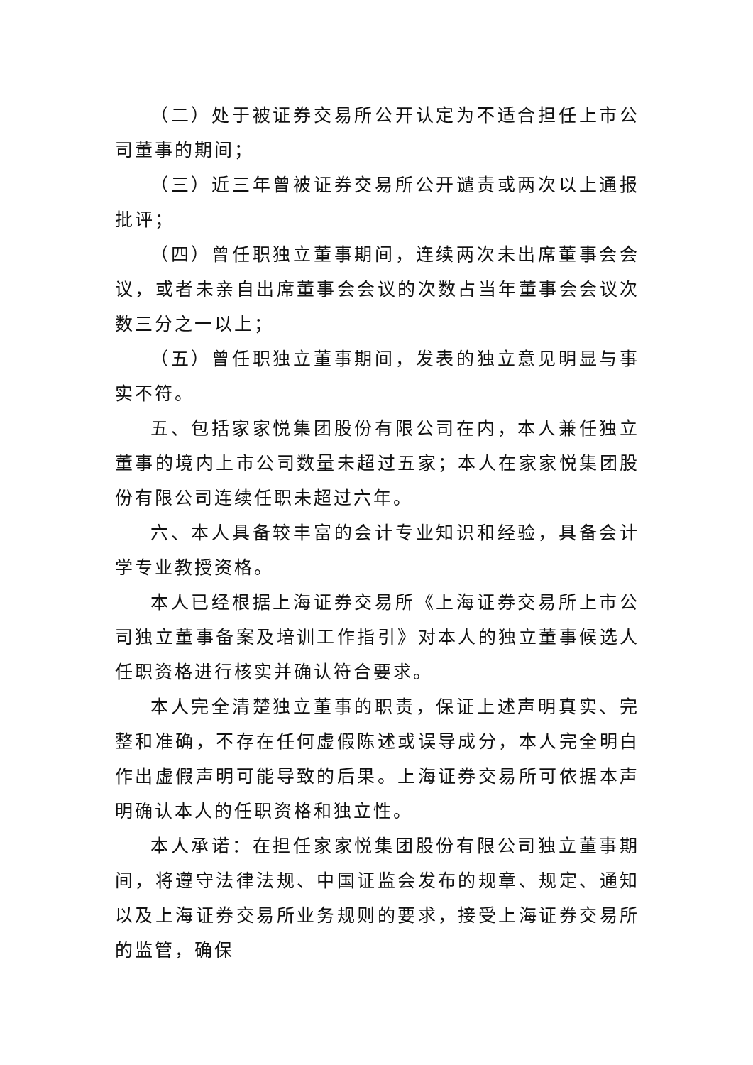（二）处于被证券交易所公开认定为不适合担任上市公司董事的期间；
（三）近三年曾被证券交易所公开谴责或两次以上通报批评；
（四）曾任职独立董事期间，连续两次未出席董事会会议，或者未亲自出席董事会会议的次数占当年董事会会议次数三分之一以上；
（五）曾任职独立董事期间，发表的独立意见明显与事实不符。
五、包括家家悦集团股份有限公司在内，本人兼任独立董事的境内上市公司数量未超过五家；本人在家家悦集团股份有限公司连续任职未超过六年。
六、本人具备较丰富的会计专业知识和经验，具备会计学专业教授资格。
本人已经根据上海证券交易所《上海证券交易所上市公司独立董事备案及培训工作指引》对本人的独立董事候选人任职资格进行核实并确认符合要求。
本人完全清楚独立董事的职责，保证上述声明真实、完整和准确，不存在任何虚假陈述或误导成分，本人完全明白作出虚假声明可能导致的后果。上海证券交易所可依据本声明确认本人的任职资格和独立性。
本人承诺：在担任家家悦集团股份有限公司独立董事期间，将遵守法律法规、中国证监会发布的规章、规定、通知以及上海证券交易所业务规则的要求，接受上海证券交易所的监管，确保